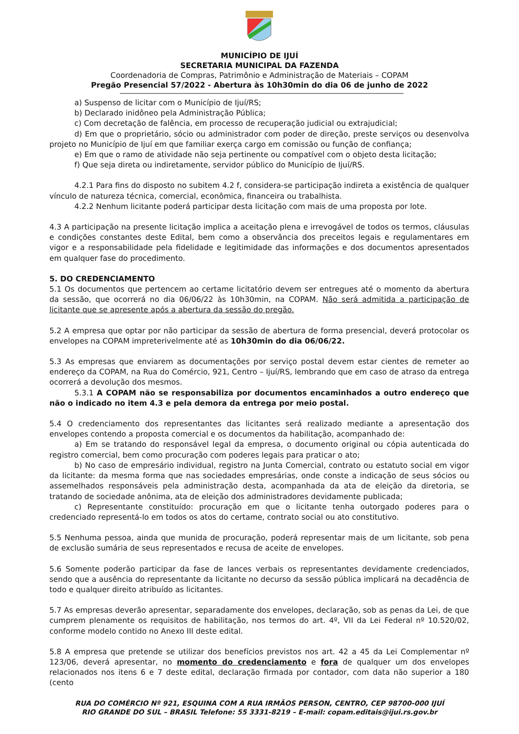MUNICÍPIO DE IJUÍ
SECRETARIA MUNICIPAL DA FAZENDA
Coordenadoria de Compras, Patrimônio e Administração de Materiais – COPAM
Pregão Presencial 57/2022 - Abertura às 10h30min do dia 06 de junho de 2022
a) Suspenso de licitar com o Município de Ijuí/RS;
b) Declarado inidôneo pela Administração Pública;
c) Com decretação de falência, em processo de recuperação judicial ou extrajudicial;
d) Em que o proprietário, sócio ou administrador com poder de direção, preste serviços ou desenvolva projeto no Município de Ijuí em que familiar exerça cargo em comissão ou função de confiança;
e) Em que o ramo de atividade não seja pertinente ou compatível com o objeto desta licitação;
f) Que seja direta ou indiretamente, servidor público do Município de Ijuí/RS.
4.2.1 Para fins do disposto no subitem 4.2 f, considera-se participação indireta a existência de qualquer vínculo de natureza técnica, comercial, econômica, financeira ou trabalhista.
4.2.2 Nenhum licitante poderá participar desta licitação com mais de uma proposta por lote.
4.3 A participação na presente licitação implica a aceitação plena e irrevogável de todos os termos, cláusulas e condições constantes deste Edital, bem como a observância dos preceitos legais e regulamentares em vigor e a responsabilidade pela fidelidade e legitimidade das informações e dos documentos apresentados em qualquer fase do procedimento.
5. DO CREDENCIAMENTO
5.1 Os documentos que pertencem ao certame licitatório devem ser entregues até o momento da abertura da sessão, que ocorrerá no dia 06/06/22 às 10h30min, na COPAM. Não será admitida a participação de licitante que se apresente após a abertura da sessão do pregão.
5.2 A empresa que optar por não participar da sessão de abertura de forma presencial, deverá protocolar os envelopes na COPAM impreterivelmente até as 10h30min do dia 06/06/22.
5.3 As empresas que enviarem as documentações por serviço postal devem estar cientes de remeter ao endereço da COPAM, na Rua do Comércio, 921, Centro – Ijuí/RS, lembrando que em caso de atraso da entrega ocorrerá a devolução dos mesmos.
5.3.1 A COPAM não se responsabiliza por documentos encaminhados a outro endereço que não o indicado no item 4.3 e pela demora da entrega por meio postal.
5.4 O credenciamento dos representantes das licitantes será realizado mediante a apresentação dos envelopes contendo a proposta comercial e os documentos da habilitação, acompanhado de:
a) Em se tratando do responsável legal da empresa, o documento original ou cópia autenticada do registro comercial, bem como procuração com poderes legais para praticar o ato;
b) No caso de empresário individual, registro na Junta Comercial, contrato ou estatuto social em vigor da licitante: da mesma forma que nas sociedades empresárias, onde conste a indicação de seus sócios ou assemelhados responsáveis pela administração desta, acompanhada da ata de eleição da diretoria, se tratando de sociedade anônima, ata de eleição dos administradores devidamente publicada;
c) Representante constituído: procuração em que o licitante tenha outorgado poderes para o credenciado representá-lo em todos os atos do certame, contrato social ou ato constitutivo.
5.5 Nenhuma pessoa, ainda que munida de procuração, poderá representar mais de um licitante, sob pena de exclusão sumária de seus representados e recusa de aceite de envelopes.
5.6 Somente poderão participar da fase de lances verbais os representantes devidamente credenciados, sendo que a ausência do representante da licitante no decurso da sessão pública implicará na decadência de todo e qualquer direito atribuído as licitantes.
5.7 As empresas deverão apresentar, separadamente dos envelopes, declaração, sob as penas da Lei, de que cumprem plenamente os requisitos de habilitação, nos termos do art. 4º, VII da Lei Federal nº 10.520/02, conforme modelo contido no Anexo III deste edital.
5.8 A empresa que pretende se utilizar dos benefícios previstos nos art. 42 a 45 da Lei Complementar nº 123/06, deverá apresentar, no momento do credenciamento e fora de qualquer um dos envelopes relacionados nos itens 6 e 7 deste edital, declaração firmada por contador, com data não superior a 180 (cento
RUA DO COMÉRCIO Nº 921, ESQUINA COM A RUA IRMÃOS PERSON, CENTRO, CEP 98700-000 IJUÍ
RIO GRANDE DO SUL – BRASIL Telefone: 55 3331-8219 – E-mail: copam.editais@ijui.rs.gov.br